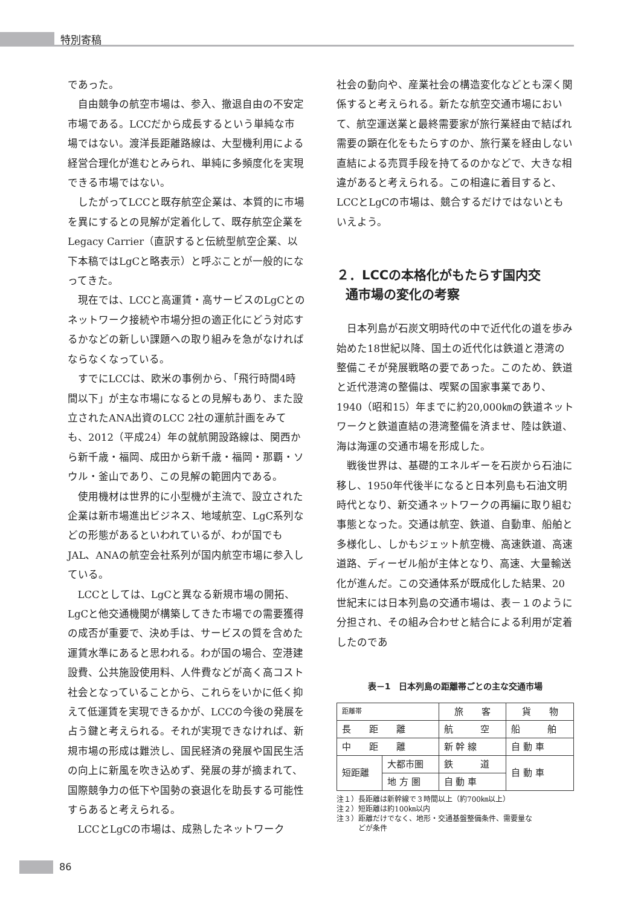特別寄稿
であった。
自由競争の航空市場は、参入、撤退自由の不安定市場である。LCCだから成長するという単純な市場ではない。渡洋長距離路線は、大型機利用による経営合理化が進むとみられ、単純に多頻度化を実現できる市場ではない。
したがってLCCと既存航空企業は、本質的に市場を異にするとの見解が定着化して、既存航空企業をLegacy Carrier（直訳すると伝統型航空企業、以下本稿ではLgCと略表示）と呼ぶことが一般的になってきた。
現在では、LCCと高運賃・高サービスのLgCとのネットワーク接続や市場分担の適正化にどう対応するかなどの新しい課題への取り組みを急がなければならなくなっている。
すでにLCCは、欧米の事例から、「飛行時間4時間以下」が主な市場になるとの見解もあり、また設立されたANA出資のLCC 2社の運航計画をみても、2012（平成24）年の就航開設路線は、関西から新千歳・福岡、成田から新千歳・福岡・那覇・ソウル・釜山であり、この見解の範囲内である。
使用機材は世界的に小型機が主流で、設立された企業は新市場進出ビジネス、地域航空、LgC系列などの形態があるといわれているが、わが国でもJAL、ANAの航空会社系列が国内航空市場に参入している。
LCCとしては、LgCと異なる新規市場の開拓、LgCと他交通機関が構築してきた市場での需要獲得の成否が重要で、決め手は、サービスの質を含めた運賃水準にあると思われる。わが国の場合、空港建設費、公共施設使用料、人件費などが高く高コスト社会となっていることから、これらをいかに低く抑えて低運賃を実現できるかが、LCCの今後の発展を占う鍵と考えられる。それが実現できなければ、新規市場の形成は難渋し、国民経済の発展や国民生活の向上に新風を吹き込めず、発展の芽が摘まれて、国際競争力の低下や国勢の衰退化を助長する可能性すらあると考えられる。
LCCとLgCの市場は、成熟したネットワーク
社会の動向や、産業社会の構造変化などとも深く関係すると考えられる。新たな航空交通市場において、航空運送業と最終需要家が旅行業経由で結ばれ需要の顕在化をもたらすのか、旅行業を経由しない直結による売買手段を持てるのかなどで、大きな相違があると考えられる。この相違に着目すると、LCCとLgCの市場は、競合するだけではないともいえよう。
２．LCCの本格化がもたらす国内交
通市場の変化の考察
日本列島が石炭文明時代の中で近代化の道を歩み始めた18世紀以降、国土の近代化は鉄道と港湾の整備こそが発展戦略の要であった。このため、鉄道と近代港湾の整備は、喫緊の国家事業であり、1940（昭和15）年までに約20,000㎞の鉄道ネットワークと鉄道直結の港湾整備を済ませ、陸は鉄道、海は海運の交通市場を形成した。
戦後世界は、基礎的エネルギーを石炭から石油に移し、1950年代後半になると日本列島も石油文明時代となり、新交通ネットワークの再編に取り組む事態となった。交通は航空、鉄道、自動車、船舶と多様化し、しかもジェット航空機、高速鉄道、高速道路、ディーゼル船が主体となり、高速、大量輸送化が進んだ。この交通体系が既成化した結果、20世紀末には日本列島の交通市場は、表－１のように分担され、その組み合わせと結合による利用が定着したのであ
表－1　日本列島の距離帯ごとの主な交通市場
| 距離帯 | | 旅 客 | 貨 物 |
| --- | --- | --- | --- |
| 長 距 離 | | 航 空 | 船 舶 |
| 中 距 離 | | 新 幹 線 | 自 動 車 |
| 短距離 | 大都市圏 | 鉄 道 | 自 動 車 |
| | 地 方 圏 | 自 動 車 | |
注１）長距離は新幹線で３時間以上（約700㎞以上）
注２）短距離は約100㎞以内
注３）距離だけでなく、地形・交通基盤整備条件、需要量な
　　　どが条件
86